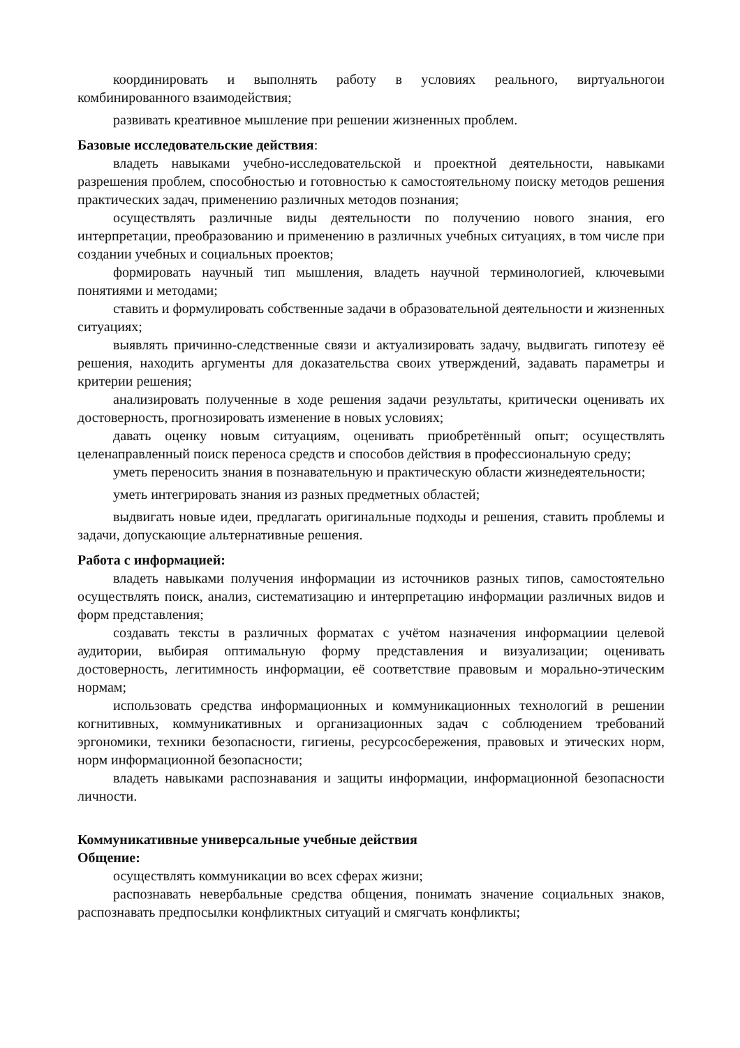координировать и выполнять работу в условиях реального, виртуальногои комбинированного взаимодействия;
развивать креативное мышление при решении жизненных проблем.
Базовые исследовательские действия:
владеть навыками учебно-исследовательской и проектной деятельности, навыками разрешения проблем, способностью и готовностью к самостоятельному поиску методов решения практических задач, применению различных методов познания;
осуществлять различные виды деятельности по получению нового знания, его интерпретации, преобразованию и применению в различных учебных ситуациях, в том числе при создании учебных и социальных проектов;
формировать научный тип мышления, владеть научной терминологией, ключевыми понятиями и методами;
ставить и формулировать собственные задачи в образовательной деятельности и жизненных ситуациях;
выявлять причинно-следственные связи и актуализировать задачу, выдвигать гипотезу её решения, находить аргументы для доказательства своих утверждений, задавать параметры и критерии решения;
анализировать полученные в ходе решения задачи результаты, критически оценивать их достоверность, прогнозировать изменение в новых условиях;
давать оценку новым ситуациям, оценивать приобретённый опыт; осуществлять целенаправленный поиск переноса средств и способов действия в профессиональную среду;
уметь переносить знания в познавательную и практическую области жизнедеятельности;
уметь интегрировать знания из разных предметных областей;
выдвигать новые идеи, предлагать оригинальные подходы и решения, ставить проблемы и задачи, допускающие альтернативные решения.
Работа с информацией:
владеть навыками получения информации из источников разных типов, самостоятельно осуществлять поиск, анализ, систематизацию и интерпретацию информации различных видов и форм представления;
создавать тексты в различных форматах с учётом назначения информациии целевой аудитории, выбирая оптимальную форму представления и визуализации; оценивать достоверность, легитимность информации, её соответствие правовым и морально-этическим нормам;
использовать средства информационных и коммуникационных технологий в решении когнитивных, коммуникативных и организационных задач с соблюдением требований эргономики, техники безопасности, гигиены, ресурсосбережения, правовых и этических норм, норм информационной безопасности;
владеть навыками распознавания и защиты информации, информационной безопасности личности.
Коммуникативные универсальные учебные действия
Общение:
осуществлять коммуникации во всех сферах жизни;
распознавать невербальные средства общения, понимать значение социальных знаков, распознавать предпосылки конфликтных ситуаций и смягчать конфликты;